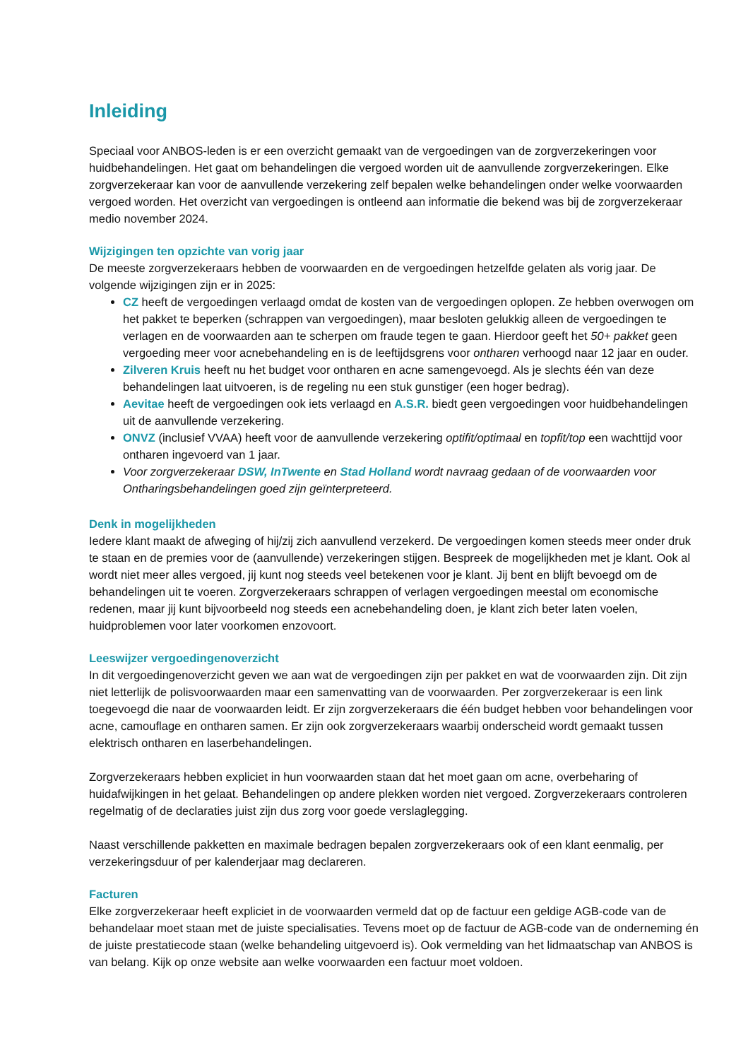Inleiding
Speciaal voor ANBOS-leden is er een overzicht gemaakt van de vergoedingen van de zorgverzekeringen voor huidbehandelingen. Het gaat om behandelingen die vergoed worden uit de aanvullende zorgverzekeringen. Elke zorgverzekeraar kan voor de aanvullende verzekering zelf bepalen welke behandelingen onder welke voorwaarden vergoed worden. Het overzicht van vergoedingen is ontleend aan informatie die bekend was bij de zorgverzekeraar medio november 2024.
Wijzigingen ten opzichte van vorig jaar
De meeste zorgverzekeraars hebben de voorwaarden en de vergoedingen hetzelfde gelaten als vorig jaar. De volgende wijzigingen zijn er in 2025:
CZ heeft de vergoedingen verlaagd omdat de kosten van de vergoedingen oplopen. Ze hebben overwogen om het pakket te beperken (schrappen van vergoedingen), maar besloten gelukkig alleen de vergoedingen te verlagen en de voorwaarden aan te scherpen om fraude tegen te gaan. Hierdoor geeft het 50+ pakket geen vergoeding meer voor acnebehandeling en is de leeftijdsgrens voor ontharen verhoogd naar 12 jaar en ouder.
Zilveren Kruis heeft nu het budget voor ontharen en acne samengevoegd. Als je slechts één van deze behandelingen laat uitvoeren, is de regeling nu een stuk gunstiger (een hoger bedrag).
Aevitae heeft de vergoedingen ook iets verlaagd en A.S.R. biedt geen vergoedingen voor huidbehandelingen uit de aanvullende verzekering.
ONVZ (inclusief VVAA) heeft voor de aanvullende verzekering optifit/optimaal en topfit/top een wachttijd voor ontharen ingevoerd van 1 jaar.
Voor zorgverzekeraar DSW, InTwente en Stad Holland wordt navraag gedaan of de voorwaarden voor Ontharingsbehandelingen goed zijn geïnterpreteerd.
Denk in mogelijkheden
Iedere klant maakt de afweging of hij/zij zich aanvullend verzekerd. De vergoedingen komen steeds meer onder druk te staan en de premies voor de (aanvullende) verzekeringen stijgen. Bespreek de mogelijkheden met je klant. Ook al wordt niet meer alles vergoed, jij kunt nog steeds veel betekenen voor je klant. Jij bent en blijft bevoegd om de behandelingen uit te voeren. Zorgverzekeraars schrappen of verlagen vergoedingen meestal om economische redenen, maar jij kunt bijvoorbeeld nog steeds een acnebehandeling doen, je klant zich beter laten voelen, huidproblemen voor later voorkomen enzovoort.
Leeswijzer vergoedingenoverzicht
In dit vergoedingenoverzicht geven we aan wat de vergoedingen zijn per pakket en wat de voorwaarden zijn. Dit zijn niet letterlijk de polisvoorwaarden maar een samenvatting van de voorwaarden. Per zorgverzekeraar is een link toegevoegd die naar de voorwaarden leidt. Er zijn zorgverzekeraars die één budget hebben voor behandelingen voor acne, camouflage en ontharen samen. Er zijn ook zorgverzekeraars waarbij onderscheid wordt gemaakt tussen elektrisch ontharen en laserbehandelingen.
Zorgverzekeraars hebben expliciet in hun voorwaarden staan dat het moet gaan om acne, overbeharing of huidafwijkingen in het gelaat. Behandelingen op andere plekken worden niet vergoed. Zorgverzekeraars controleren regelmatig of de declaraties juist zijn dus zorg voor goede verslaglegging.
Naast verschillende pakketten en maximale bedragen bepalen zorgverzekeraars ook of een klant eenmalig, per verzekeringsduur of per kalenderjaar mag declareren.
Facturen
Elke zorgverzekeraar heeft expliciet in de voorwaarden vermeld dat op de factuur een geldige AGB-code van de behandelaar moet staan met de juiste specialisaties. Tevens moet op de factuur de AGB-code van de onderneming én de juiste prestatiecode staan (welke behandeling uitgevoerd is). Ook vermelding van het lidmaatschap van ANBOS is van belang. Kijk op onze website aan welke voorwaarden een factuur moet voldoen.